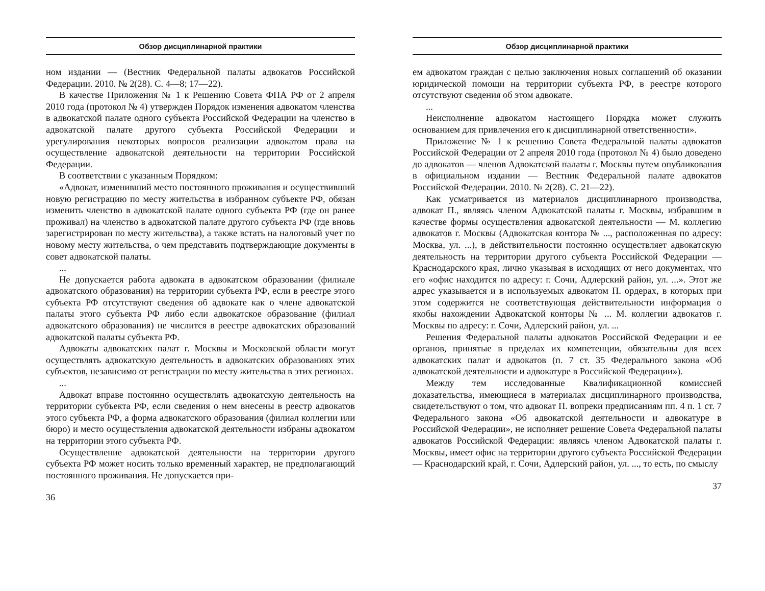Обзор дисциплинарной практики
ном издании — (Вестник Федеральной палаты адвокатов Российской Федерации. 2010. № 2(28). С. 4—8; 17—22).
В качестве Приложения № 1 к Решению Совета ФПА РФ от 2 апреля 2010 года (протокол № 4) утвержден Порядок изменения адвокатом членства в адвокатской палате одного субъекта Российской Федерации на членство в адвокатской палате другого субъекта Российской Федерации и урегулирования некоторых вопросов реализации адвокатом права на осуществление адвокатской деятельности на территории Российской Федерации.
В соответствии с указанным Порядком:
«Адвокат, изменивший место постоянного проживания и осуществивший новую регистрацию по месту жительства в избранном субъекте РФ, обязан изменить членство в адвокатской палате одного субъекта РФ (где он ранее проживал) на членство в адвокатской палате другого субъекта РФ (где вновь зарегистрирован по месту жительства), а также встать на налоговый учет по новому месту жительства, о чем представить подтверждающие документы в совет адвокатской палаты.
...
Не допускается работа адвоката в адвокатском образовании (филиале адвокатского образования) на территории субъекта РФ, если в реестре этого субъекта РФ отсутствуют сведения об адвокате как о члене адвокатской палаты этого субъекта РФ либо если адвокатское образование (филиал адвокатского образования) не числится в реестре адвокатских образований адвокатской палаты субъекта РФ.
Адвокаты адвокатских палат г. Москвы и Московской области могут осуществлять адвокатскую деятельность в адвокатских образованиях этих субъектов, независимо от регистрации по месту жительства в этих регионах.
...
Адвокат вправе постоянно осуществлять адвокатскую деятельность на территории субъекта РФ, если сведения о нем внесены в реестр адвокатов этого субъекта РФ, а форма адвокатского образования (филиал коллегии или бюро) и место осуществления адвокатской деятельности избраны адвокатом на территории этого субъекта РФ.
Осуществление адвокатской деятельности на территории другого субъекта РФ может носить только временный характер, не предполагающий постоянного проживания. Не допускается при-
36
Обзор дисциплинарной практики
ем адвокатом граждан с целью заключения новых соглашений об оказании юридической помощи на территории субъекта РФ, в реестре которого отсутствуют сведения об этом адвокате.
...
Неисполнение адвокатом настоящего Порядка может служить основанием для привлечения его к дисциплинарной ответственности».
Приложение № 1 к решению Совета Федеральной палаты адвокатов Российской Федерации от 2 апреля 2010 года (протокол № 4) было доведено до адвокатов — членов Адвокатской палаты г. Москвы путем опубликования в официальном издании — Вестник Федеральной палате адвокатов Российской Федерации. 2010. № 2(28). С. 21—22).
Как усматривается из материалов дисциплинарного производства, адвокат П., являясь членом Адвокатской палаты г. Москвы, избравшим в качестве формы осуществления адвокатской деятельности — М. коллегию адвокатов г. Москвы (Адвокатская контора № ..., расположенная по адресу: Москва, ул. ...), в действительности постоянно осуществляет адвокатскую деятельность на территории другого субъекта Российской Федерации — Краснодарского края, лично указывая в исходящих от него документах, что его «офис находится по адресу: г. Сочи, Адлерский район, ул. ...». Этот же адрес указывается и в используемых адвокатом П. ордерах, в которых при этом содержится не соответствующая действительности информация о якобы нахождении Адвокатской конторы № ... М. коллегии адвокатов г. Москвы по адресу: г. Сочи, Адлерский район, ул. ...
Решения Федеральной палаты адвокатов Российской Федерации и ее органов, принятые в пределах их компетенции, обязательны для всех адвокатских палат и адвокатов (п. 7 ст. 35 Федерального закона «Об адвокатской деятельности и адвокатуре в Российской Федерации»).
Между тем исследованные Квалификационной комиссией доказательства, имеющиеся в материалах дисциплинарного производства, свидетельствуют о том, что адвокат П. вопреки предписаниям пп. 4 п. 1 ст. 7 Федерального закона «Об адвокатской деятельности и адвокатуре в Российской Федерации», не исполняет решение Совета Федеральной палаты адвокатов Российской Федерации: являясь членом Адвокатской палаты г. Москвы, имеет офис на территории другого субъекта Российской Федерации — Краснодарский край, г. Сочи, Адлерский район, ул. ..., то есть, по смыслу
37